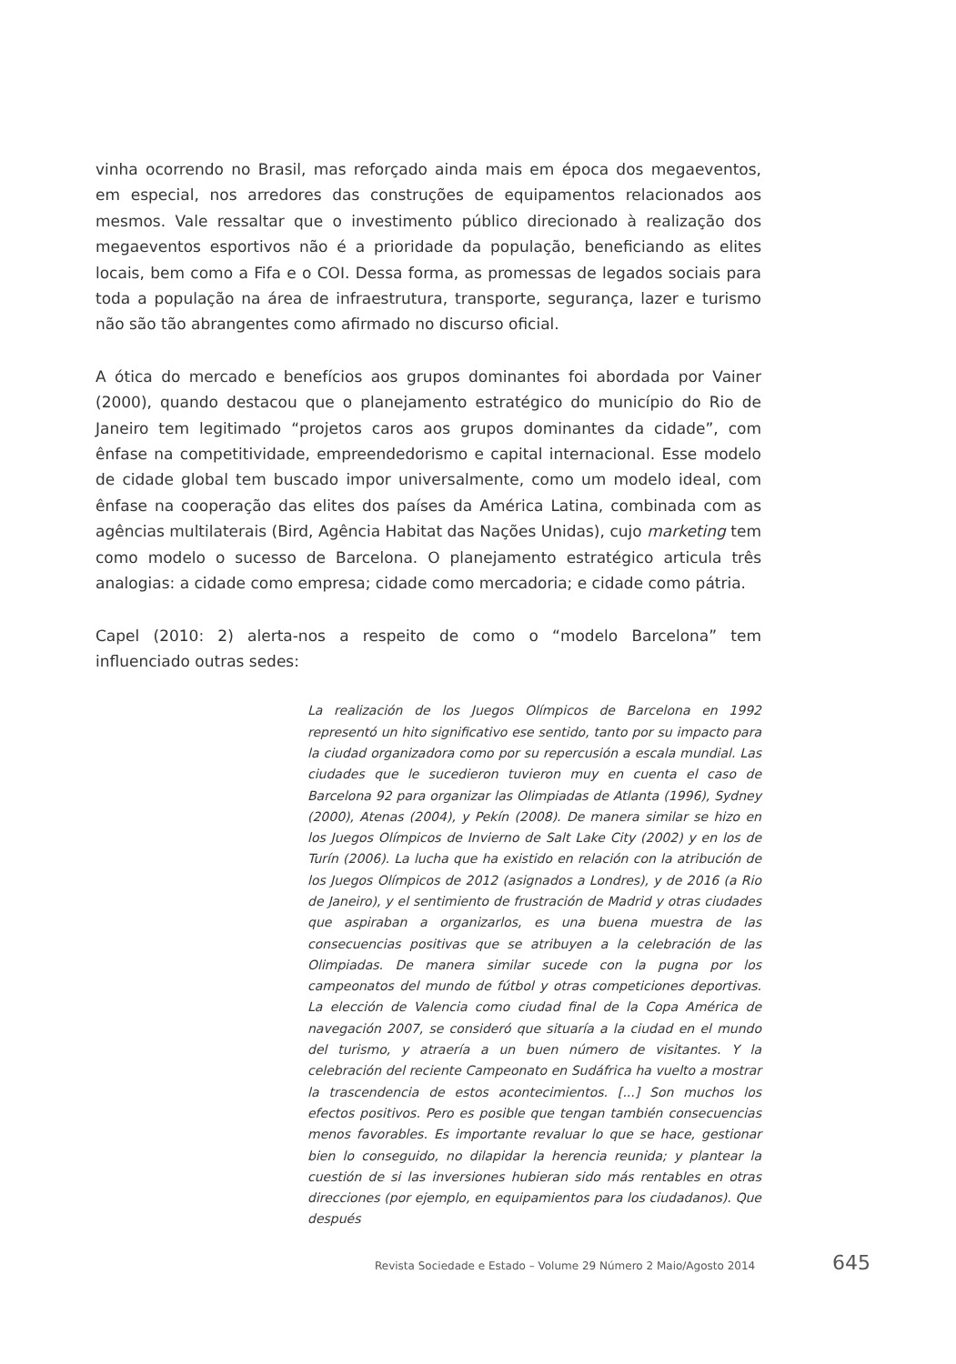vinha ocorrendo no Brasil, mas reforçado ainda mais em época dos megaeventos, em especial, nos arredores das construções de equipamentos relacionados aos mesmos. Vale ressaltar que o investimento público direcionado à realização dos megaeventos esportivos não é a prioridade da população, beneficiando as elites locais, bem como a Fifa e o COI. Dessa forma, as promessas de legados sociais para toda a população na área de infraestrutura, transporte, segurança, lazer e turismo não são tão abrangentes como afirmado no discurso oficial.
A ótica do mercado e benefícios aos grupos dominantes foi abordada por Vainer (2000), quando destacou que o planejamento estratégico do município do Rio de Janeiro tem legitimado “projetos caros aos grupos dominantes da cidade”, com ênfase na competitividade, empreendedorismo e capital internacional. Esse modelo de cidade global tem buscado impor universalmente, como um modelo ideal, com ênfase na cooperação das elites dos países da América Latina, combinada com as agências multilaterais (Bird, Agência Habitat das Nações Unidas), cujo marketing tem como modelo o sucesso de Barcelona. O planejamento estratégico articula três analogias: a cidade como empresa; cidade como mercadoria; e cidade como pátria.
Capel (2010: 2) alerta-nos a respeito de como o “modelo Barcelona” tem influenciado outras sedes:
La realización de los Juegos Olímpicos de Barcelona en 1992 representó un hito significativo ese sentido, tanto por su impacto para la ciudad organizadora como por su repercusión a escala mundial. Las ciudades que le sucedieron tuvieron muy en cuenta el caso de Barcelona 92 para organizar las Olimpiadas de Atlanta (1996), Sydney (2000), Atenas (2004), y Pekín (2008). De manera similar se hizo en los Juegos Olímpicos de Invierno de Salt Lake City (2002) y en los de Turín (2006). La lucha que ha existido en relación con la atribución de los Juegos Olímpicos de 2012 (asignados a Londres), y de 2016 (a Rio de Janeiro), y el sentimiento de frustración de Madrid y otras ciudades que aspiraban a organizarlos, es una buena muestra de las consecuencias positivas que se atribuyen a la celebración de las Olimpiadas. De manera similar sucede con la pugna por los campeonatos del mundo de fútbol y otras competiciones deportivas. La elección de Valencia como ciudad final de la Copa América de navegación 2007, se consideró que situaría a la ciudad en el mundo del turismo, y atraería a un buen número de visitantes. Y la celebración del reciente Campeonato en Sudáfrica ha vuelto a mostrar la trascendencia de estos acontecimientos. [...] Son muchos los efectos positivos. Pero es posible que tengan también consecuencias menos favorables. Es importante revaluar lo que se hace, gestionar bien lo conseguido, no dilapidar la herencia reunida; y plantear la cuestión de si las inversiones hubieran sido más rentables en otras direcciones (por ejemplo, en equipamientos para los ciudadanos). Que después
Revista Sociedade e Estado – Volume 29 Número 2 Maio/Agosto 2014 645